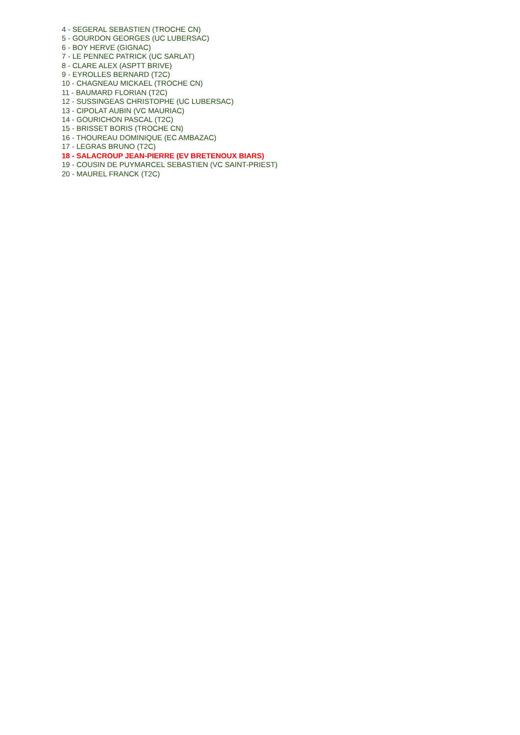4 - SEGERAL SEBASTIEN (TROCHE CN)
5 - GOURDON GEORGES (UC LUBERSAC)
6 - BOY HERVE (GIGNAC)
7 - LE PENNEC PATRICK (UC SARLAT)
8 - CLARE ALEX (ASPTT BRIVE)
9 - EYROLLES BERNARD (T2C)
10 - CHAGNEAU MICKAEL (TROCHE CN)
11 - BAUMARD FLORIAN (T2C)
12 - SUSSINGEAS CHRISTOPHE (UC LUBERSAC)
13 - CIPOLAT AUBIN (VC MAURIAC)
14 - GOURICHON PASCAL (T2C)
15 - BRISSET BORIS (TROCHE CN)
16 - THOUREAU DOMINIQUE (EC AMBAZAC)
17 - LEGRAS BRUNO (T2C)
18 - SALACROUP JEAN-PIERRE (EV BRETENOUX BIARS)
19 - COUSIN DE PUYMARCEL SEBASTIEN (VC SAINT-PRIEST)
20 - MAUREL FRANCK (T2C)